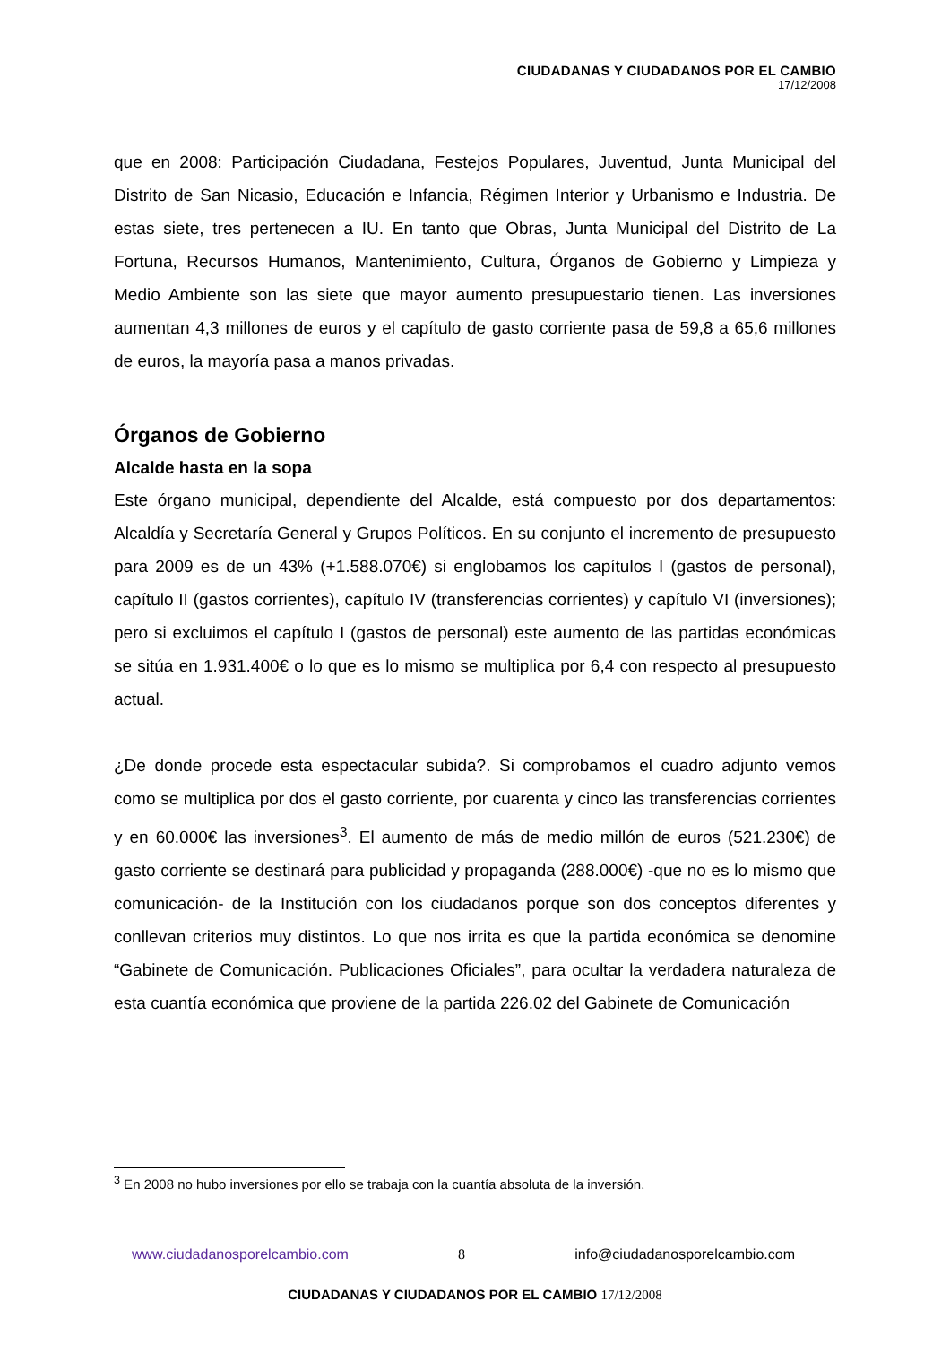CIUDADANAS Y CIUDADANOS POR EL CAMBIO
17/12/2008
que en 2008: Participación Ciudadana, Festejos Populares, Juventud, Junta Municipal del Distrito de San Nicasio, Educación e Infancia, Régimen Interior y Urbanismo e Industria. De estas siete, tres pertenecen a IU. En tanto que Obras, Junta Municipal del Distrito de La Fortuna, Recursos Humanos, Mantenimiento, Cultura, Órganos de Gobierno y Limpieza y Medio Ambiente son las siete que mayor aumento presupuestario tienen. Las inversiones aumentan 4,3 millones de euros y el capítulo de gasto corriente pasa de 59,8 a 65,6 millones de euros, la mayoría pasa a manos privadas.
Órganos de Gobierno
Alcalde hasta en la sopa
Este órgano municipal, dependiente del Alcalde, está compuesto por dos departamentos: Alcaldía y Secretaría General y Grupos Políticos. En su conjunto el incremento de presupuesto para 2009 es de un 43% (+1.588.070€) si englobamos los capítulos I (gastos de personal), capítulo II (gastos corrientes), capítulo IV (transferencias corrientes) y capítulo VI (inversiones); pero si excluimos el capítulo I (gastos de personal) este aumento de las partidas económicas se sitúa en 1.931.400€ o lo que es lo mismo se multiplica por 6,4 con respecto al presupuesto actual.
¿De donde procede esta espectacular subida?. Si comprobamos el cuadro adjunto vemos como se multiplica por dos el gasto corriente, por cuarenta y cinco las transferencias corrientes y en 60.000€ las inversiones<sup>3</sup>. El aumento de más de medio millón de euros (521.230€) de gasto corriente se destinará para publicidad y propaganda (288.000€) -que no es lo mismo que comunicación- de la Institución con los ciudadanos porque son dos conceptos diferentes y conllevan criterios muy distintos. Lo que nos irrita es que la partida económica se denomine “Gabinete de Comunicación. Publicaciones Oficiales”, para ocultar la verdadera naturaleza de esta cuantía económica que proviene de la partida 226.02 del Gabinete de Comunicación
<sup>3</sup> En 2008 no hubo inversiones por ello se trabaja con la cuantía absoluta de la inversión.
www.ciudadanosporelcambio.com 8 info@ciudadanosporelcambio.com
CIUDADANAS Y CIUDADANOS POR EL CAMBIO 17/12/2008